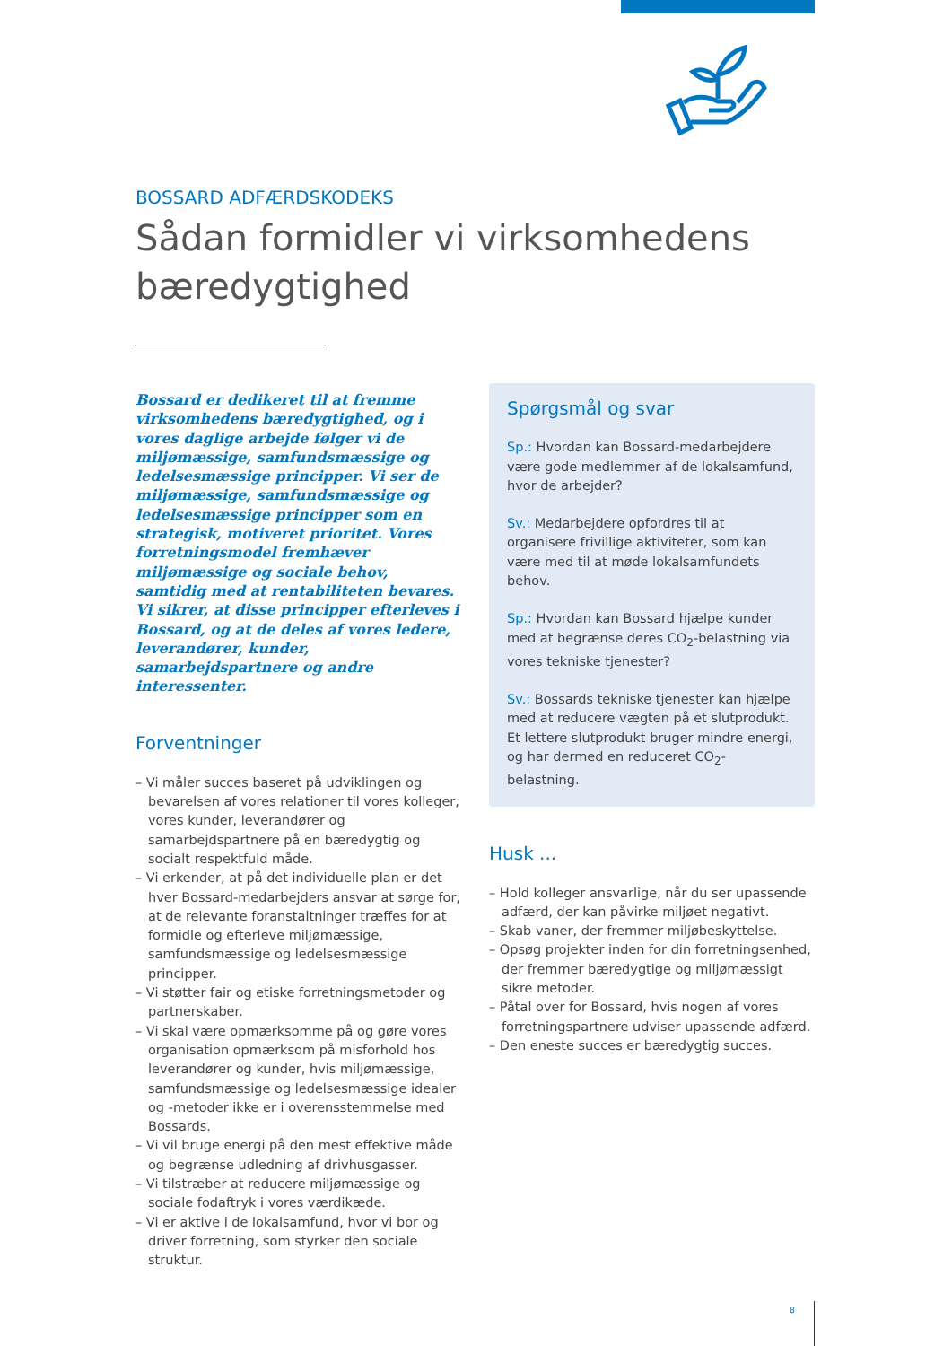BOSSARD ADFÆRDSKODEKS
Sådan formidler vi virksomhedens bæredygtighed
Bossard er dedikeret til at fremme virksomhedens bæredygtighed, og i vores daglige arbejde følger vi de miljømæssige, samfundsmæssige og ledelsesmæssige principper. Vi ser de miljømæssige, samfundsmæssige og ledelsesmæssige principper som en strategisk, motiveret prioritet. Vores forretningsmodel fremhæver miljømæssige og sociale behov, samtidig med at rentabiliteten bevares. Vi sikrer, at disse principper efterleves i Bossard, og at de deles af vores ledere, leverandører, kunder, samarbejdspartnere og andre interessenter.
Forventninger
– Vi måler succes baseret på udviklingen og bevarelsen af vores relationer til vores kolleger, vores kunder, leverandører og samarbejdspartnere på en bæredygtig og socialt respektfuld måde.
– Vi erkender, at på det individuelle plan er det hver Bossard-medarbejders ansvar at sørge for, at de relevante foranstaltninger træffes for at formidle og efterleve miljømæssige, samfundsmæssige og ledelsesmæssige principper.
– Vi støtter fair og etiske forretningsmetoder og partnerskaber.
– Vi skal være opmærksomme på og gøre vores organisation opmærksom på misforhold hos leverandører og kunder, hvis miljømæssige, samfundsmæssige og ledelsesmæssige idealer og -metoder ikke er i overensstemmelse med Bossards.
– Vi vil bruge energi på den mest effektive måde og begrænse udledning af drivhusgasser.
– Vi tilstræber at reducere miljømæssige og sociale fodaftryk i vores værdikæde.
– Vi er aktive i de lokalsamfund, hvor vi bor og driver forretning, som styrker den sociale struktur.
Spørgsmål og svar
Sp.: Hvordan kan Bossard-medarbejdere være gode medlemmer af de lokalsamfund, hvor de arbejder?
Sv.: Medarbejdere opfordres til at organisere frivillige aktiviteter, som kan være med til at møde lokalsamfundets behov.
Sp.: Hvordan kan Bossard hjælpe kunder med at begrænse deres CO<sub>2</sub>-belastning via vores tekniske tjenester?
Sv.: Bossards tekniske tjenester kan hjælpe med at reducere vægten på et slutprodukt. Et lettere slutprodukt bruger mindre energi, og har dermed en reduceret CO<sub>2</sub>-belastning.
Husk ...
– Hold kolleger ansvarlige, når du ser upassende adfærd, der kan påvirke miljøet negativt.
– Skab vaner, der fremmer miljøbeskyttelse.
– Opsøg projekter inden for din forretningsenhed, der fremmer bæredygtige og miljømæssigt sikre metoder.
– Påtal over for Bossard, hvis nogen af vores forretningspartnere udviser upassende adfærd.
– Den eneste succes er bæredygtig succes.
8